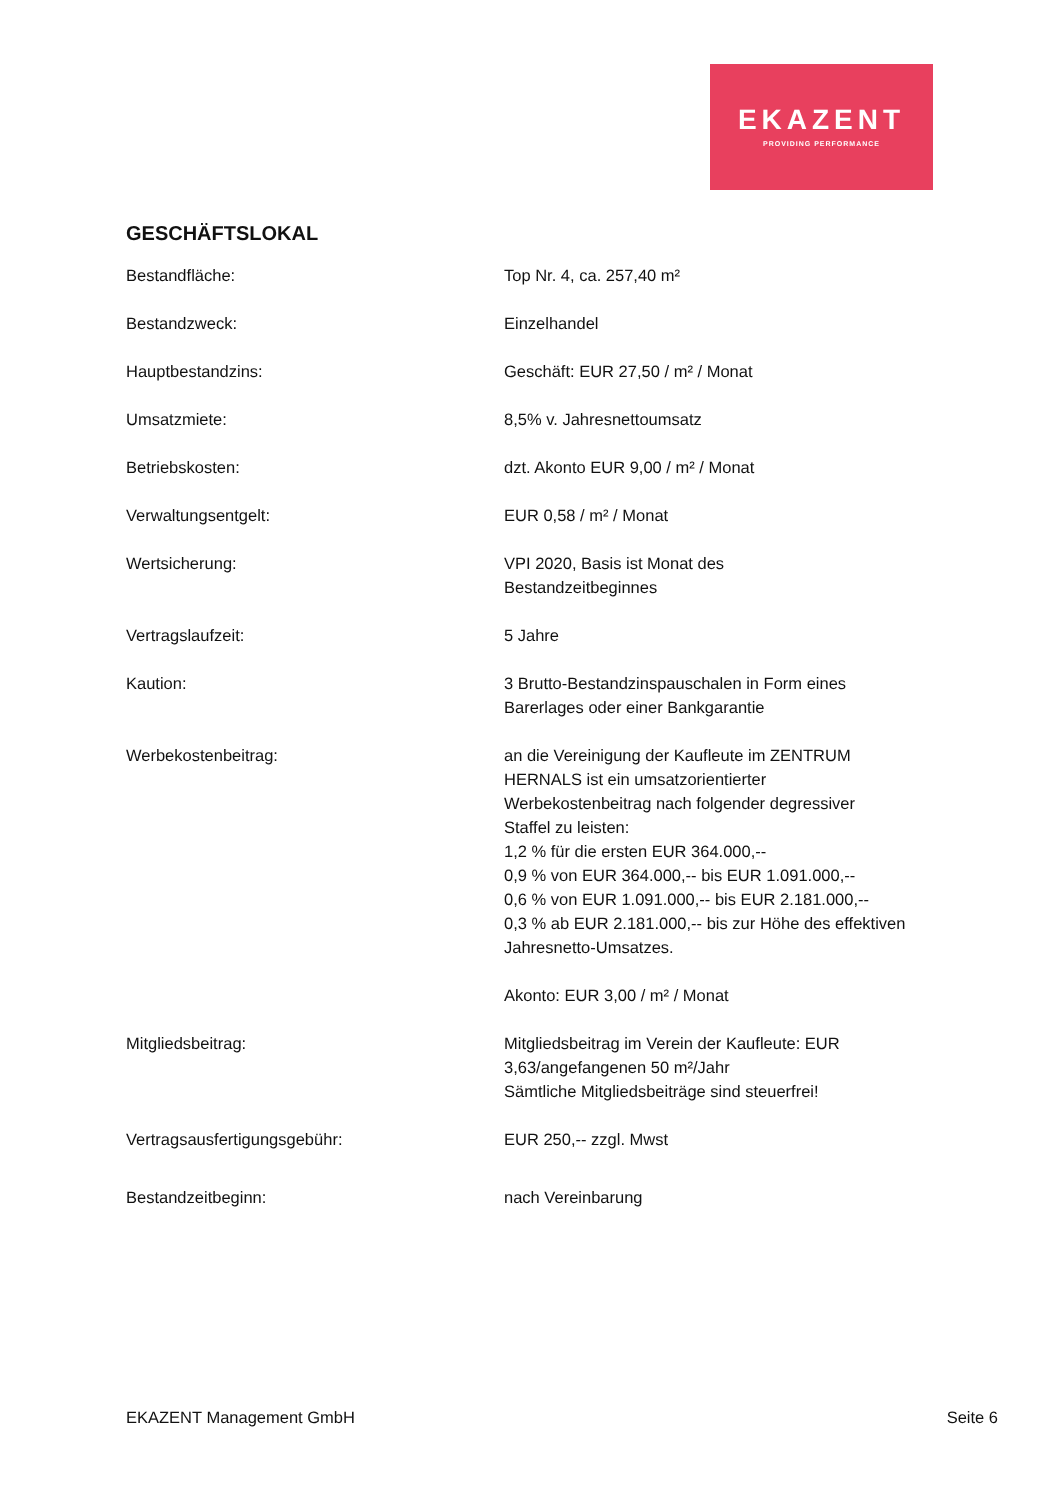EKAZENT
PROVIDING PERFORMANCE
GESCHÄFTSLOKAL
Bestandfläche: Top Nr. 4, ca. 257,40 m²
Bestandzweck: Einzelhandel
Hauptbestandzins: Geschäft: EUR 27,50 / m² / Monat
Umsatzmiete: 8,5% v. Jahresnettoumsatz
Betriebskosten: dzt. Akonto EUR 9,00 / m² / Monat
Verwaltungsentgelt: EUR 0,58 / m² / Monat
Wertsicherung: VPI 2020, Basis ist Monat des
Bestandzeitbeginnes
Vertragslaufzeit: 5 Jahre
Kaution: 3 Brutto-Bestandzinspauschalen in Form eines
Barerlages oder einer Bankgarantie
Werbekostenbeitrag: an die Vereinigung der Kaufleute im ZENTRUM
HERNALS ist ein umsatzorientierter
Werbekostenbeitrag nach folgender degressiver
Staffel zu leisten:
1,2 % für die ersten EUR 364.000,--
0,9 % von EUR 364.000,-- bis EUR 1.091.000,--
0,6 % von EUR 1.091.000,-- bis EUR 2.181.000,--
0,3 % ab EUR 2.181.000,-- bis zur Höhe des effektiven
Jahresnetto-Umsatzes.
Akonto: EUR 3,00 / m² / Monat
Mitgliedsbeitrag: Mitgliedsbeitrag im Verein der Kaufleute: EUR
3,63/angefangenen 50 m²/Jahr
Sämtliche Mitgliedsbeiträge sind steuerfrei!
Vertragsausfertigungsgebühr: EUR 250,-- zzgl. Mwst
Bestandzeitbeginn: nach Vereinbarung
EKAZENT Management GmbH Seite 6